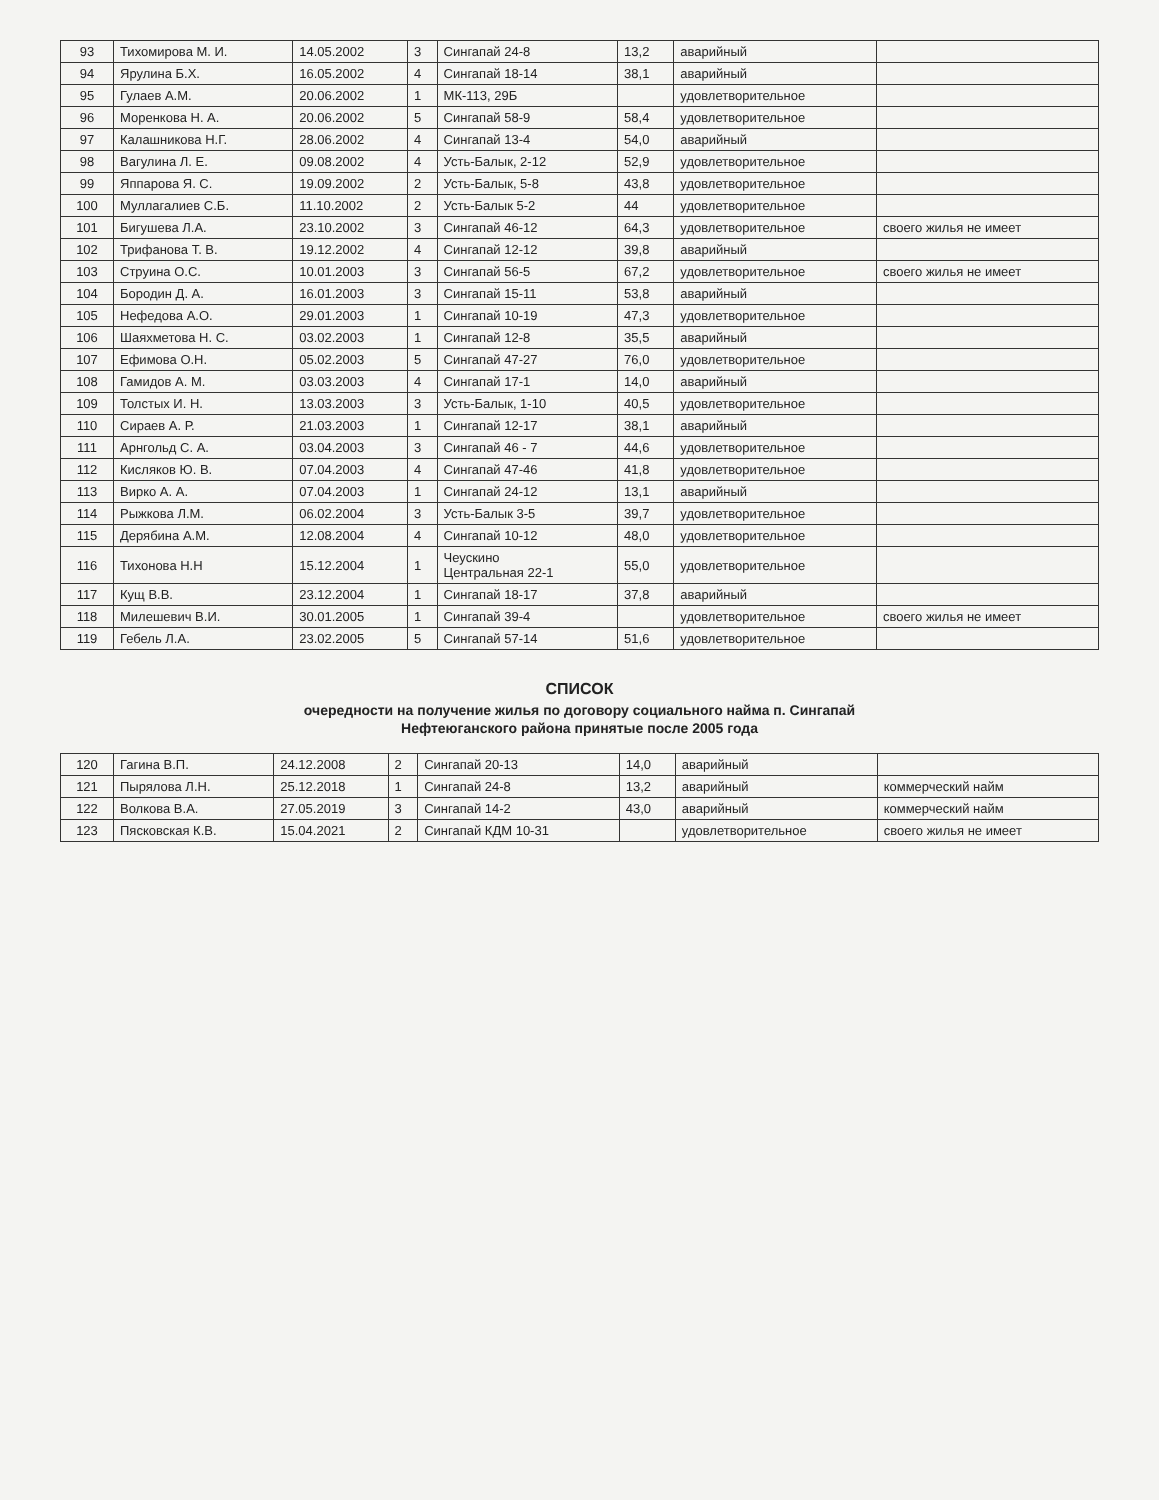| 93 | Тихомирова М. И. | 14.05.2002 | 3 | Сингапай 24-8 | 13,2 | аварийный | |
| 94 | Ярулина Б.Х. | 16.05.2002 | 4 | Сингапай 18-14 | 38,1 | аварийный | |
| 95 | Гулаев А.М. | 20.06.2002 | 1 | МК-113, 29Б | | удовлетворительное | |
| 96 | Моренкова Н. А. | 20.06.2002 | 5 | Сингапай 58-9 | 58,4 | удовлетворительное | |
| 97 | Калашникова Н.Г. | 28.06.2002 | 4 | Сингапай 13-4 | 54,0 | аварийный | |
| 98 | Вагулина Л. Е. | 09.08.2002 | 4 | Усть-Балык, 2-12 | 52,9 | удовлетворительное | |
| 99 | Яппарова Я. С. | 19.09.2002 | 2 | Усть-Балык, 5-8 | 43,8 | удовлетворительное | |
| 100 | Муллагалиев С.Б. | 11.10.2002 | 2 | Усть-Балык 5-2 | 44 | удовлетворительное | |
| 101 | Бигушева Л.А. | 23.10.2002 | 3 | Сингапай 46-12 | 64,3 | удовлетворительное | своего жилья не имеет |
| 102 | Трифанова Т. В. | 19.12.2002 | 4 | Сингапай 12-12 | 39,8 | аварийный | |
| 103 | Струина О.С. | 10.01.2003 | 3 | Сингапай 56-5 | 67,2 | удовлетворительное | своего жилья не имеет |
| 104 | Бородин Д. А. | 16.01.2003 | 3 | Сингапай 15-11 | 53,8 | аварийный | |
| 105 | Нефедова А.О. | 29.01.2003 | 1 | Сингапай 10-19 | 47,3 | удовлетворительное | |
| 106 | Шаяхметова Н. С. | 03.02.2003 | 1 | Сингапай 12-8 | 35,5 | аварийный | |
| 107 | Ефимова О.Н. | 05.02.2003 | 5 | Сингапай 47-27 | 76,0 | удовлетворительное | |
| 108 | Гамидов А. М. | 03.03.2003 | 4 | Сингапай 17-1 | 14,0 | аварийный | |
| 109 | Толстых И. Н. | 13.03.2003 | 3 | Усть-Балык, 1-10 | 40,5 | удовлетворительное | |
| 110 | Сираев А. Р. | 21.03.2003 | 1 | Сингапай 12-17 | 38,1 | аварийный | |
| 111 | Арнгольд С. А. | 03.04.2003 | 3 | Сингапай 46 - 7 | 44,6 | удовлетворительное | |
| 112 | Кисляков Ю. В. | 07.04.2003 | 4 | Сингапай 47-46 | 41,8 | удовлетворительное | |
| 113 | Вирко А. А. | 07.04.2003 | 1 | Сингапай 24-12 | 13,1 | аварийный | |
| 114 | Рыжкова Л.М. | 06.02.2004 | 3 | Усть-Балык 3-5 | 39,7 | удовлетворительное | |
| 115 | Дерябина А.М. | 12.08.2004 | 4 | Сингапай 10-12 | 48,0 | удовлетворительное | |
| 116 | Тихонова Н.Н | 15.12.2004 | 1 | Чеускино Центральная 22-1 | 55,0 | удовлетворительное | |
| 117 | Кущ В.В. | 23.12.2004 | 1 | Сингапай 18-17 | 37,8 | аварийный | |
| 118 | Милешевич В.И. | 30.01.2005 | 1 | Сингапай 39-4 | | удовлетворительное | своего жилья не имеет |
| 119 | Гебель Л.А. | 23.02.2005 | 5 | Сингапай 57-14 | 51,6 | удовлетворительное | |
СПИСОК
очередности на получение жилья по договору социального найма п. Сингапай
Нефтеюганского района принятые после 2005 года
| 120 | Гагина В.П. | 24.12.2008 | 2 | Сингапай 20-13 | 14,0 | аварийный | |
| 121 | Пырялова Л.Н. | 25.12.2018 | 1 | Сингапай 24-8 | 13,2 | аварийный | коммерческий найм |
| 122 | Волкова В.А. | 27.05.2019 | 3 | Сингапай 14-2 | 43,0 | аварийный | коммерческий найм |
| 123 | Пясковская К.В. | 15.04.2021 | 2 | Сингапай КДМ 10-31 | | удовлетворительное | своего жилья не имеет |